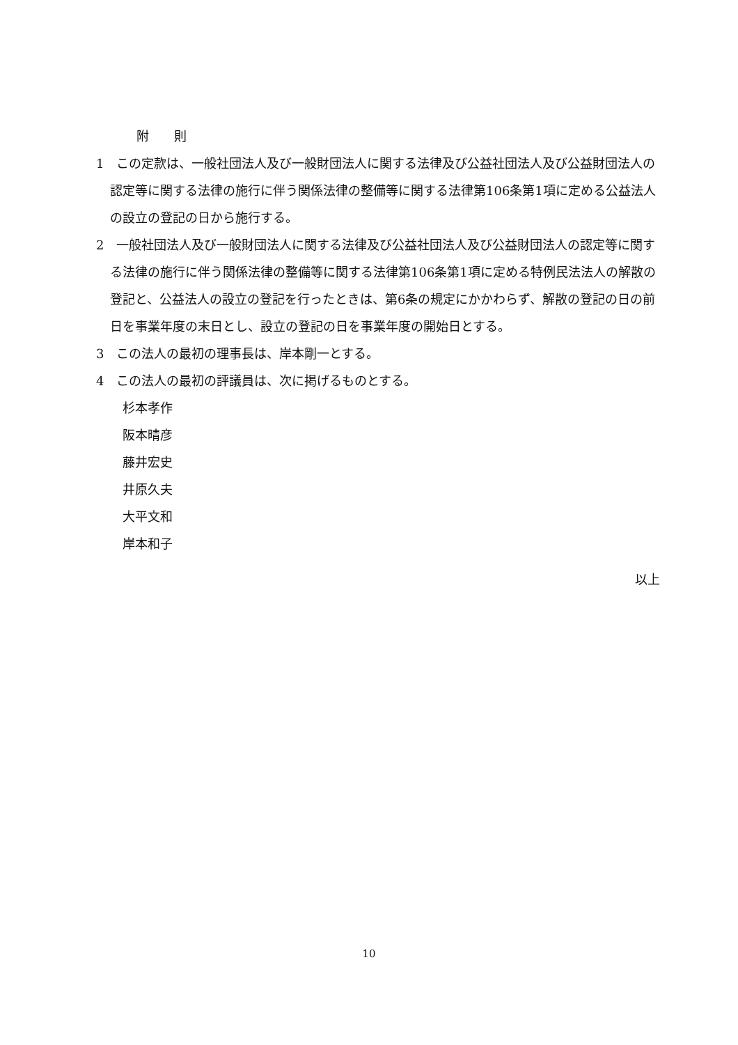附　　則
1　この定款は、一般社団法人及び一般財団法人に関する法律及び公益社団法人及び公益財団法人の認定等に関する法律の施行に伴う関係法律の整備等に関する法律第106条第1項に定める公益法人の設立の登記の日から施行する。
2　一般社団法人及び一般財団法人に関する法律及び公益社団法人及び公益財団法人の認定等に関する法律の施行に伴う関係法律の整備等に関する法律第106条第1項に定める特例民法法人の解散の登記と、公益法人の設立の登記を行ったときは、第6条の規定にかかわらず、解散の登記の日の前日を事業年度の末日とし、設立の登記の日を事業年度の開始日とする。
3　この法人の最初の理事長は、岸本剛一とする。
4　この法人の最初の評議員は、次に掲げるものとする。
杉本孝作
阪本晴彦
藤井宏史
井原久夫
大平文和
岸本和子
以上
10